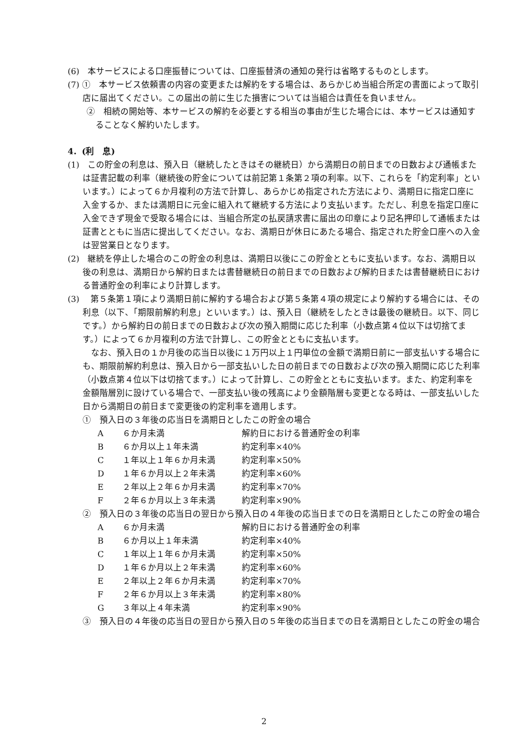(6)　本サービスによる口座振替については、口座振替済の通知の発行は省略するものとします。
(7) ①　本サービス依頼書の内容の変更または解約をする場合は、あらかじめ当組合所定の書面によって取引店に届出てください。この届出の前に生じた損害については当組合は責任を負いません。
②　相続の開始等、本サービスの解約を必要とする相当の事由が生じた場合には、本サービスは通知することなく解約いたします。
4．(利　息)
(1)　この貯金の利息は、預入日（継続したときはその継続日）から満期日の前日までの日数および通帳または証書記載の利率（継続後の貯金については前記第１条第２項の利率。以下、これらを「約定利率」といいます。）によって６か月複利の方法で計算し、あらかじめ指定された方法により、満期日に指定口座に入金するか、または満期日に元金に組入れて継続する方法により支払います。ただし、利息を指定口座に入金できず現金で受取る場合には、当組合所定の払戻請求書に届出の印章により記名押印して通帳または証書とともに当店に提出してください。なお、満期日が休日にあたる場合、指定された貯金口座への入金は翌営業日となります。
(2)　継続を停止した場合のこの貯金の利息は、満期日以後にこの貯金とともに支払います。なお、満期日以後の利息は、満期日から解約日または書替継続日の前日までの日数および解約日または書替継続日における普通貯金の利率により計算します。
(3)　 第５条第１項により満期日前に解約する場合および第５条第４項の規定により解約する場合には、その利息（以下、「期限前解約利息」といいます。）は、預入日（継続をしたときは最後の継続日。以下、同じです。）から解約日の前日までの日数および次の預入期間に応じた利率（小数点第４位以下は切捨てます。）によって６か月複利の方法で計算し、この貯金とともに支払います。
　なお、預入日の１か月後の応当日以後に１万円以上１円単位の金額で満期日前に一部支払いする場合にも、期限前解約利息は、預入日から一部支払いした日の前日までの日数および次の預入期間に応じた利率（小数点第４位以下は切捨てます。）によって計算し、この貯金とともに支払います。また、約定利率を金額階層別に設けている場合で、一部支払い後の残高により金額階層も変更となる時は、一部支払いした日から満期日の前日まで変更後の約定利率を適用します。
①　預入日の３年後の応当日を満期日としたこの貯金の場合
| A | ６か月未満 | 解約日における普通貯金の利率 |
| B | ６か月以上１年未満 | 約定利率×40% |
| C | １年以上１年６か月未満 | 約定利率×50% |
| D | １年６か月以上２年未満 | 約定利率×60% |
| E | ２年以上２年６か月未満 | 約定利率×70% |
| F | ２年６か月以上３年未満 | 約定利率×90% |
②　預入日の３年後の応当日の翌日から預入日の４年後の応当日までの日を満期日としたこの貯金の場合
| A | ６か月未満 | 解約日における普通貯金の利率 |
| B | ６か月以上１年未満 | 約定利率×40% |
| C | １年以上１年６か月未満 | 約定利率×50% |
| D | １年６か月以上２年未満 | 約定利率×60% |
| E | ２年以上２年６か月未満 | 約定利率×70% |
| F | ２年６か月以上３年未満 | 約定利率×80% |
| G | ３年以上４年未満 | 約定利率×90% |
③　預入日の４年後の応当日の翌日から預入日の５年後の応当日までの日を満期日としたこの貯金の場合
2